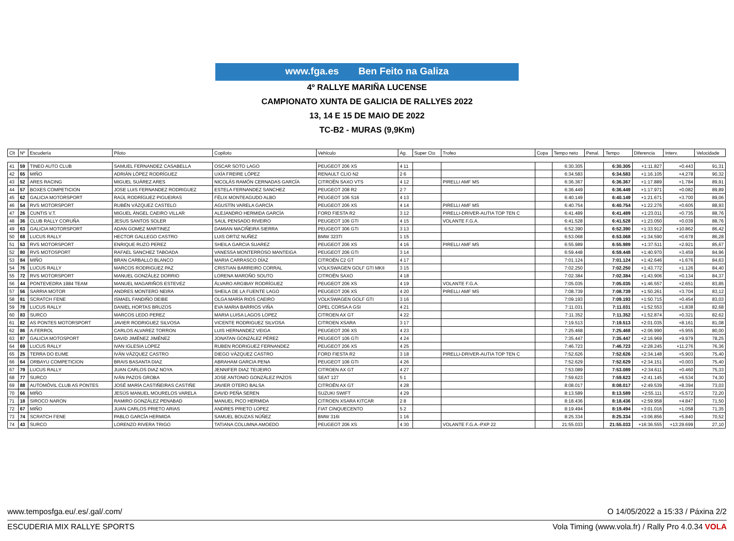www.fga.es Ben Feito na Galiza
4º RALLYE MARIÑA LUCENSE
CAMPIONATO XUNTA DE GALICIA DE RALLYES 2022
13, 14 E 15 DE MAIO DE 2022
TC-B2 - MURAS (9,9Km)
| Clt | Nº | Escudería | Piloto | Copiloto | Vehículo | Ag. | Super Cto | Trofeo | Copa | Tempo neto | Penal. | Tempo | Diferencia | Interv. | Velocidade |
| --- | --- | --- | --- | --- | --- | --- | --- | --- | --- | --- | --- | --- | --- | --- | --- |
| 41 | 59 | TINEO AUTO CLUB | SAMUEL FERNANDEZ CASABELLA | OSCAR SOTO LAGO | PEUGEOT 206 XS | 4 11 | | | | 6:30.305 | | 6:30.305 | +1:11.827 | +0.443 | 91,31 |
| 42 | 65 | MIÑO | ADRIÁN LÓPEZ RODRÍGUEZ | UXÍA FREIRE LÓPEZ | RENAULT CLIO N2 | 2 6 | | | | 6:34.583 | | 6:34.583 | +1:16.105 | +4.278 | 90,32 |
| 43 | 52 | ARES RACING | MIGUEL SUÁREZ ARES | NICOLÁS RAMÓN CERNADAS GARCÍA | CITROËN SAXO VTS | 4 12 | | PIRELLI AMF MS | | 6:36.367 | | 6:36.367 | +1:17.889 | +1.784 | 89,91 |
| 44 | 57 | BOXES COMPETICION | JOSE LUIS FERNANDEZ RODRIGUEZ | ESTELA FERNANDEZ SANCHEZ | PEUGEOT 208 R2 | 2 7 | | | | 6:36.449 | | 6:36.449 | +1:17.971 | +0.082 | 89,89 |
| 45 | 62 | GALICIA MOTORSPORT | RAÚL RODRÍGUEZ PIGUEIRAS | FÉLIX MONTEAGUDO ALBO | PEUGEOT 106 S16 | 4 13 | | | | 6:40.149 | | 6:40.149 | +1:21.671 | +3.700 | 89,06 |
| 46 | 54 | RVS MOTORSPORT | RUBÉN VÁZQUEZ CASTELO | AGUSTÍN VARELA GARCÍA | PEUGEOT 206 XS | 4 14 | | PIRELLI AMF MS | | 6:40.754 | | 6:40.754 | +1:22.276 | +0.605 | 88,93 |
| 47 | 26 | CUNTIS V.T. | MIGUEL ÁNGEL CAEIRO VILLAR | ALEJANDRO HERMIDA GARCÍA | FORD FIESTA R2 | 3 12 | | PIRELLI-DRIVER-AUTIA TOP TEN C | | 6:41.489 | | 6:41.489 | +1:23.011 | +0.735 | 88,76 |
| 48 | 36 | CLUB RALLY CORUÑA | JESUS SANTOS SOLER | SAUL PENSADO RIVEIRO | PEUGEOT 106 GTI | 4 15 | | VOLANTE F.G.A. | | 6:41.528 | | 6:41.528 | +1:23.050 | +0.039 | 88,76 |
| 49 | 63 | GALICIA MOTORSPORT | ADAN GOMEZ MARTINEZ | DAMIAN MACIÑEIRA SIERRA | PEUGEOT 306 GTI | 3 13 | | | | 6:52.390 | | 6:52.390 | +1:33.912 | +10.862 | 86,42 |
| 50 | 68 | LUCUS RALLY | HECTOR GALLEGO CASTRO | LUIS ORTIZ NUÑEZ | BMW 323TI | 1 15 | | | | 6:53.068 | | 6:53.068 | +1:34.590 | +0.678 | 86,28 |
| 51 | 53 | RVS MOTORSPORT | ENRIQUE RUZO PEREZ | SHEILA GARCIA SUAREZ | PEUGEOT 206 XS | 4 16 | | PIRELLI AMF MS | | 6:55.989 | | 6:55.989 | +1:37.511 | +2.921 | 85,67 |
| 52 | 80 | RVS MOTOSPORT | RAFAEL SANCHEZ TABOADA | VANESSA MONTERROSO MANTEIGA | PEUGEOT 206 GTI | 3 14 | | | | 6:59.448 | | 6:59.448 | +1:40.970 | +3.459 | 84,96 |
| 53 | 84 | MIÑO | BRAN CARBALLO BLANCO | MARIA CARRASCO DÍAZ | CITROËN C2 GT | 4 17 | | | | 7:01.124 | | 7:01.124 | +1:42.646 | +1.676 | 84,63 |
| 54 | 76 | LUCUS RALLY | MARCOS RODRIGUEZ PAZ | CRISTIAN BARREIRO CORRAL | VOLKSWAGEN GOLF GTI MKII | 3 15 | | | | 7:02.250 | | 7:02.250 | +1:43.772 | +1.126 | 84,40 |
| 55 | 72 | RVS MOTORSPORT | MANUEL GONZÁLEZ DORRIO | LORENA MAROÑO SOUTO | CITROËN SAXO | 4 18 | | | | 7:02.384 | | 7:02.384 | +1:43.906 | +0.134 | 84,37 |
| 56 | 44 | PONTEVEDRA 1984 TEAM | MANUEL MAGARIÑOS ESTEVEZ | ÁLVARO ARGIBAY RODRÍGUEZ | PEUGEOT 206 XS | 4 19 | | VOLANTE F.G.A. | | 7:05.035 | | 7:05.035 | +1:46.557 | +2.651 | 83,85 |
| 57 | 56 | SARRIA MOTOR | ANDRES MONTERO NEIRA | SHEILA DE LA FUENTE LAGO | PEUGEOT 206 XS | 4 20 | | PIRELLI AMF MS | | 7:08.739 | | 7:08.739 | +1:50.261 | +3.704 | 83,12 |
| 58 | 81 | SCRATCH FENE | ISMAEL FANDIÑO DEIBE | OLGA MARÍA RIOS CAEIRO | VOLKSWAGEN GOLF GTI | 3 16 | | | | 7:09.193 | | 7:09.193 | +1:50.715 | +0.454 | 83,03 |
| 59 | 78 | LUCUS RALLY | DANIEL HORTAS BRUZOS | EVA MARIA BARRIOS VIÑA | OPEL CORSA A GSI | 4 21 | | | | 7:11.031 | | 7:11.031 | +1:52.553 | +1.838 | 82,68 |
| 60 | 83 | SURCO | MARCOS LEDO PEREZ | MARIA LUISA LAGOS LOPEZ | CITROEN AX GT | 4 22 | | | | 7:11.352 | | 7:11.352 | +1:52.874 | +0.321 | 82,62 |
| 61 | 82 | AS PONTES MOTORSPORT | JAVIER RODRIGUEZ SILVOSA | VICENTE RODRIGUEZ SILVOSA | CITROEN XSARA | 3 17 | | | | 7:19.513 | | 7:19.513 | +2:01.035 | +8.161 | 81,08 |
| 62 | 86 | A.FERROL | CARLOS ALVAREZ TORRON | LUIS HERNANDEZ VEIGA | PEUGEOT 206 XS | 4 23 | | | | 7:25.468 | | 7:25.468 | +2:06.990 | +5.955 | 80,00 |
| 63 | 87 | GALICIA MOTOSPORT | DAVID JIMÉNEZ JIMÉNEZ | JONATAN GONZÁLEZ PÉREZ | PEUGEOT 106 GTI | 4 24 | | | | 7:35.447 | | 7:35.447 | +2:16.969 | +9.979 | 78,25 |
| 64 | 69 | LUCUS RALLY | IVAN IGLESIA LOPEZ | RUBEN RODRIGUEZ FERNANDEZ | PEUGEOT 206 XS | 4 25 | | | | 7:46.723 | | 7:46.723 | +2:28.245 | +11.276 | 76,36 |
| 65 | 25 | TERRA DO EUME | IVÁN VÁZQUEZ CASTRO | DIEGO VÁZQUEZ CASTRO | FORD FIESTA R2 | 3 18 | | PIRELLI-DRIVER-AUTIA TOP TEN C | | 7:52.626 | | 7:52.626 | +2:34.148 | +5.903 | 75,40 |
| 66 | 64 | ORBAYU COMPETICION | BRAIS BASANTA DIAZ | ABRAHAM GARCIA PENA | PEUGEOT 106 GTI | 4 26 | | | | 7:52.629 | | 7:52.629 | +2:34.151 | +0.003 | 75,40 |
| 67 | 79 | LUCUS RALLY | JUAN CARLOS DIAZ NOYA | JENNIFER DIAZ TEIJEIRO | CITROEN AX GT | 4 27 | | | | 7:53.089 | | 7:53.089 | +2:34.611 | +0.460 | 75,33 |
| 68 | 77 | SURCO | IVÁN PAZOS GROBA | JOSE ANTONIO GONZÁLEZ PAZOS | SEAT 127 | 5 1 | | | | 7:59.623 | | 7:59.623 | +2:41.145 | +6.534 | 74,30 |
| 69 | 88 | AUTOMÓVIL CLUB AS PONTES | JOSÉ MARÍA CASTIÑEIRAS CASTIÑE | JAVIER OTERO BALSA | CITROËN AX GT | 4 28 | | | | 8:08.017 | | 8:08.017 | +2:49.539 | +8.394 | 73,03 |
| 70 | 66 | MIÑO | JESÚS MANUEL MOURELOS VARELA | DAVID PEÑA SEREN | SUZUKI SWIFT | 4 29 | | | | 8:13.589 | | 8:13.589 | +2:55.111 | +5.572 | 72,20 |
| 71 | 18 | SIROCO NARON | RAMIRO GONZÁLEZ PENABAD | MANUEL PICO HERMIDA | CITROEN XSARA KITCAR | 2 8 | | | | 8:18.436 | | 8:18.436 | +2:59.958 | +4.847 | 71,50 |
| 72 | 67 | MIÑO | JUAN CARLOS PRIETO ARIAS | ANDRES PRIETO LOPEZ | FIAT CINQUECENTO | 5 2 | | | | 8:19.494 | | 8:19.494 | +3:01.016 | +1.058 | 71,35 |
| 73 | 74 | SCRATCH FENE | PABLO GARCÍA HERMIDA | SAMUEL BOUZAS NÚÑEZ | BMW 316I | 1 16 | | | | 8:25.334 | | 8:25.334 | +3:06.856 | +5.840 | 70,52 |
| 74 | 43 | SURCO | LORENZO RIVERA TRIGO | TATIANA COLUMNA AMOEDO | PEUGEOT 206 XS | 4 30 | | VOLANTE F.G.A.-PXP 22 | | 21:55.033 | | 21:55.033 | +16:36.555 | +13:29.699 | 27,10 |
www.temposfga.eu/.es/.gal/.com/ O 14/05/2022 a 15:33 / Páxina 2/2
ESCUDERIA MIX RALLYE SPORTS Vola Timing (www.vola.fr) / Rally Pro 4.0.34 VOLA